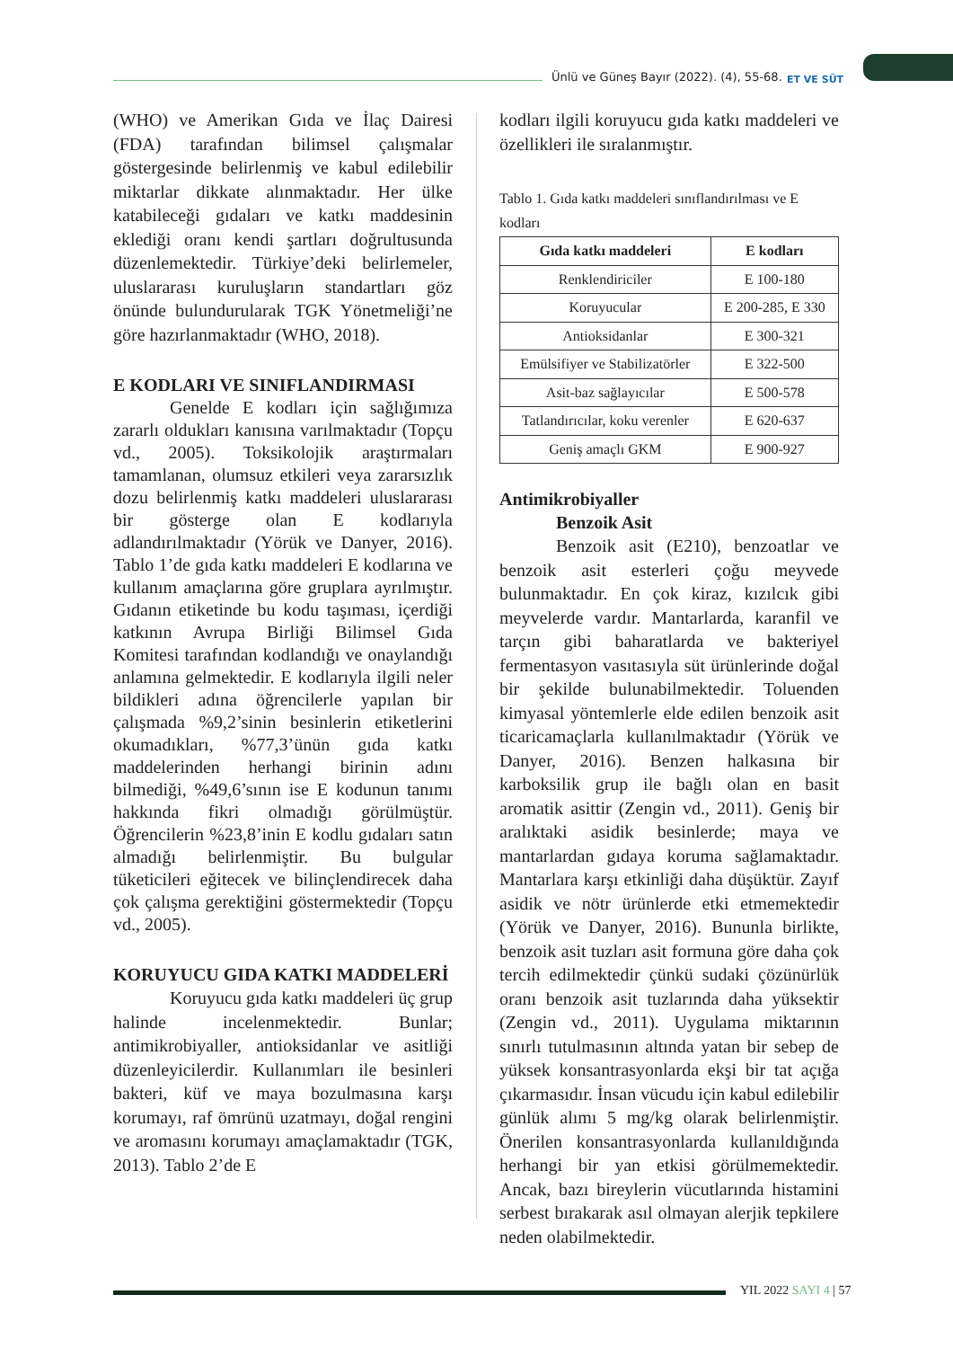Ünlü ve Güneş Bayır (2022). (4), 55-68.
ET VE SÜT
(WHO) ve Amerikan Gıda ve İlaç Dairesi (FDA) tarafından bilimsel çalışmalar göstergesinde belirlenmiş ve kabul edilebilir miktarlar dikkate alınmaktadır. Her ülke katabileceği gıdaları ve katkı maddesinin eklediği oranı kendi şartları doğrultusunda düzenlemektedir. Türkiye’deki belirlemeler, uluslararası kuruluşların standartları göz önünde bulundurularak TGK Yönetmeliği’ne göre hazırlanmaktadır (WHO, 2018).
E KODLARI VE SINIFLANDIRMASI
Genelde E kodları için sağlığımıza zararlı oldukları kanısına varılmaktadır (Topçu vd., 2005). Toksikolojik araştırmaları tamamlanan, olumsuz etkileri veya zararsızlık dozu belirlenmiş katkı maddeleri uluslararası bir gösterge olan E kodlarıyla adlandırılmaktadır (Yörük ve Danyer, 2016). Tablo 1’de gıda katkı maddeleri E kodlarına ve kullanım amaçlarına göre gruplara ayrılmıştır. Gıdanın etiketinde bu kodu taşıması, içerdiği katkının Avrupa Birliği Bilimsel Gıda Komitesi tarafından kodlandığı ve onaylandığı anlamına gelmektedir. E kodlarıyla ilgili neler bildikleri adına öğrencilerle yapılan bir çalışmada %9,2’sinin besinlerin etiketlerini okumadıkları, %77,3’ünün gıda katkı maddelerinden herhangi birinin adını bilmediği, %49,6’sının ise E kodunun tanımı hakkında fikri olmadığı görülmüştür. Öğrencilerin %23,8’inin E kodlu gıdaları satın almadığı belirlenmiştir. Bu bulgular tüketicileri eğitecek ve bilinçlendirecek daha çok çalışma gerektiğini göstermektedir (Topçu vd., 2005).
KORUYUCU GIDA KATKI MADDELERİ
Koruyucu gıda katkı maddeleri üç grup halinde incelenmektedir. Bunlar; antimikrobiyaller, antioksidanlar ve asitliği düzenleyicilerdir. Kullanımları ile besinleri bakteri, küf ve maya bozulmasına karşı korumayı, raf ömrünü uzatmayı, doğal rengini ve aromasını korumayı amaçlamaktadır (TGK, 2013). Tablo 2’de E
kodları ilgili koruyucu gıda katkı maddeleri ve özellikleri ile sıralanmıştır.
Tablo 1. Gıda katkı maddeleri sınıflandırılması ve E kodları
| Gıda katkı maddeleri | E kodları |
| --- | --- |
| Renklendiriciler | E 100-180 |
| Koruyucular | E 200-285, E 330 |
| Antioksidanlar | E 300-321 |
| Emülsifiyer ve Stabilizatörler | E 322-500 |
| Asit-baz sağlayıcılar | E 500-578 |
| Tatlandırıcılar, koku verenler | E 620-637 |
| Geniş amaçlı GKM | E 900-927 |
Antimikrobiyaller
Benzoik Asit
Benzoik asit (E210), benzoatlar ve benzoik asit esterleri çoğu meyvede bulunmaktadır. En çok kiraz, kızılcık gibi meyvelerde vardır. Mantarlarda, karanfil ve tarçın gibi baharatlarda ve bakteriyel fermentasyon vasıtasıyla süt ürünlerinde doğal bir şekilde bulunabilmektedir. Toluenden kimyasal yöntemlerle elde edilen benzoik asit ticaricamaçlarla kullanılmaktadır (Yörük ve Danyer, 2016). Benzen halkasına bir karboksilik grup ile bağlı olan en basit aromatik asittir (Zengin vd., 2011). Geniş bir aralıktaki asidik besinlerde; maya ve mantarlardan gıdaya koruma sağlamaktadır. Mantarlara karşı etkinliği daha düşüktür. Zayıf asidik ve nötr ürünlerde etki etmemektedir (Yörük ve Danyer, 2016). Bununla birlikte, benzoik asit tuzları asit formuna göre daha çok tercih edilmektedir çünkü sudaki çözünürlük oranı benzoik asit tuzlarında daha yüksektir (Zengin vd., 2011). Uygulama miktarının sınırlı tutulmasının altında yatan bir sebep de yüksek konsantrasyonlarda ekşi bir tat açığa çıkarmasıdır. İnsan vücudu için kabul edilebilir günlük alımı 5 mg/kg olarak belirlenmiştir. Önerilen konsantrasyonlarda kullanıldığında herhangi bir yan etkisi görülmemektedir. Ancak, bazı bireylerin vücutlarında histamini serbest bırakarak asıl olmayan alerjik tepkilere neden olabilmektedir.
YIL 2022 SAYI 4 | 57